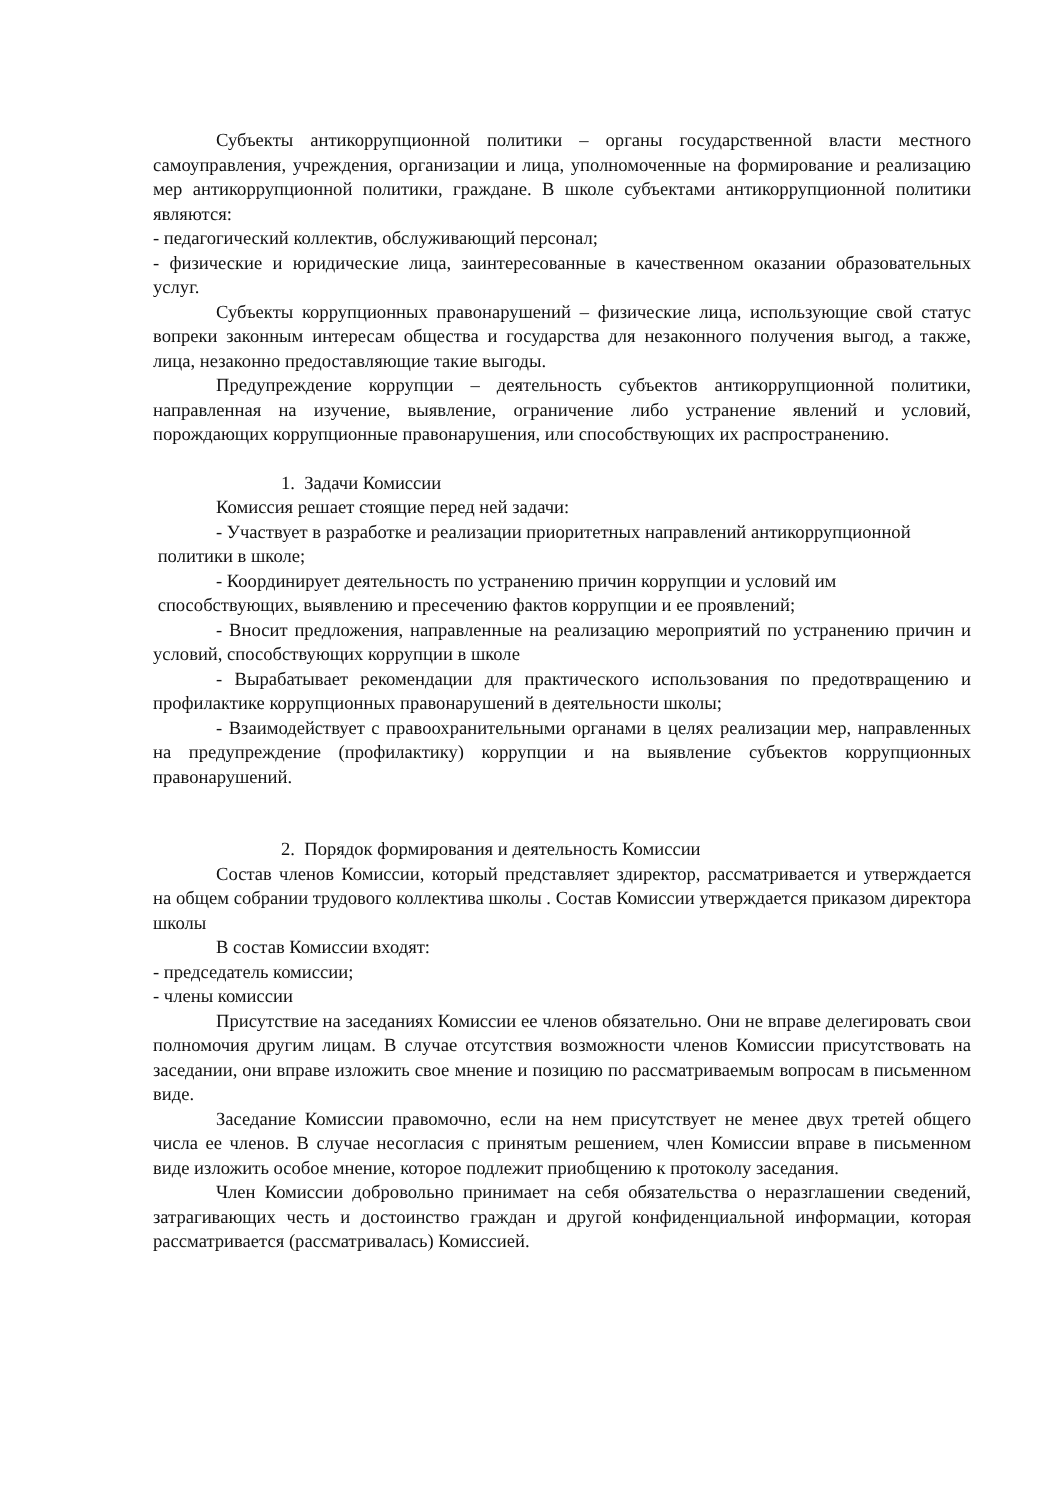Субъекты антикоррупционной политики – органы государственной власти местного самоуправления, учреждения, организации и лица, уполномоченные на формирование и реализацию мер антикоррупционной политики, граждане. В школе субъектами антикоррупционной политики являются:
- педагогический коллектив, обслуживающий персонал;
- физические и юридические лица, заинтересованные в качественном оказании образовательных услуг.
Субъекты коррупционных правонарушений – физические лица, использующие свой статус вопреки законным интересам общества и государства для незаконного получения выгод, а также, лица, незаконно предоставляющие такие выгоды.
Предупреждение коррупции – деятельность субъектов антикоррупционной политики, направленная на изучение, выявление, ограничение либо устранение явлений и условий, порождающих коррупционные правонарушения, или способствующих их распространению.
1. Задачи Комиссии
Комиссия решает стоящие перед ней задачи:
- Участвует в разработке и реализации приоритетных направлений антикоррупционной
политики в школе;
- Координирует деятельность по устранению причин коррупции и условий им
способствующих, выявлению и пресечению фактов коррупции и ее проявлений;
- Вносит предложения, направленные на реализацию мероприятий по устранению причин и условий, способствующих коррупции в школе
- Вырабатывает рекомендации для практического использования по предотвращению и профилактике коррупционных правонарушений в деятельности школы;
- Взаимодействует с правоохранительными органами в целях реализации мер, направленных на предупреждение (профилактику) коррупции и на выявление субъектов коррупционных правонарушений.
2. Порядок формирования и деятельность Комиссии
Состав членов Комиссии, который представляет здиректор, рассматривается и утверждается на общем собрании трудового коллектива школы . Состав Комиссии утверждается приказом директора школы
В состав Комиссии входят:
- председатель комиссии;
- члены комиссии
Присутствие на заседаниях Комиссии ее членов обязательно. Они не вправе делегировать свои полномочия другим лицам. В случае отсутствия возможности членов Комиссии присутствовать на заседании, они вправе изложить свое мнение и позицию по рассматриваемым вопросам в письменном виде.
Заседание Комиссии правомочно, если на нем присутствует не менее двух третей общего числа ее членов. В случае несогласия с принятым решением, член Комиссии вправе в письменном виде изложить особое мнение, которое подлежит приобщению к протоколу заседания.
Член Комиссии добровольно принимает на себя обязательства о неразглашении сведений, затрагивающих честь и достоинство граждан и другой конфиденциальной информации, которая рассматривается (рассматривалась) Комиссией.